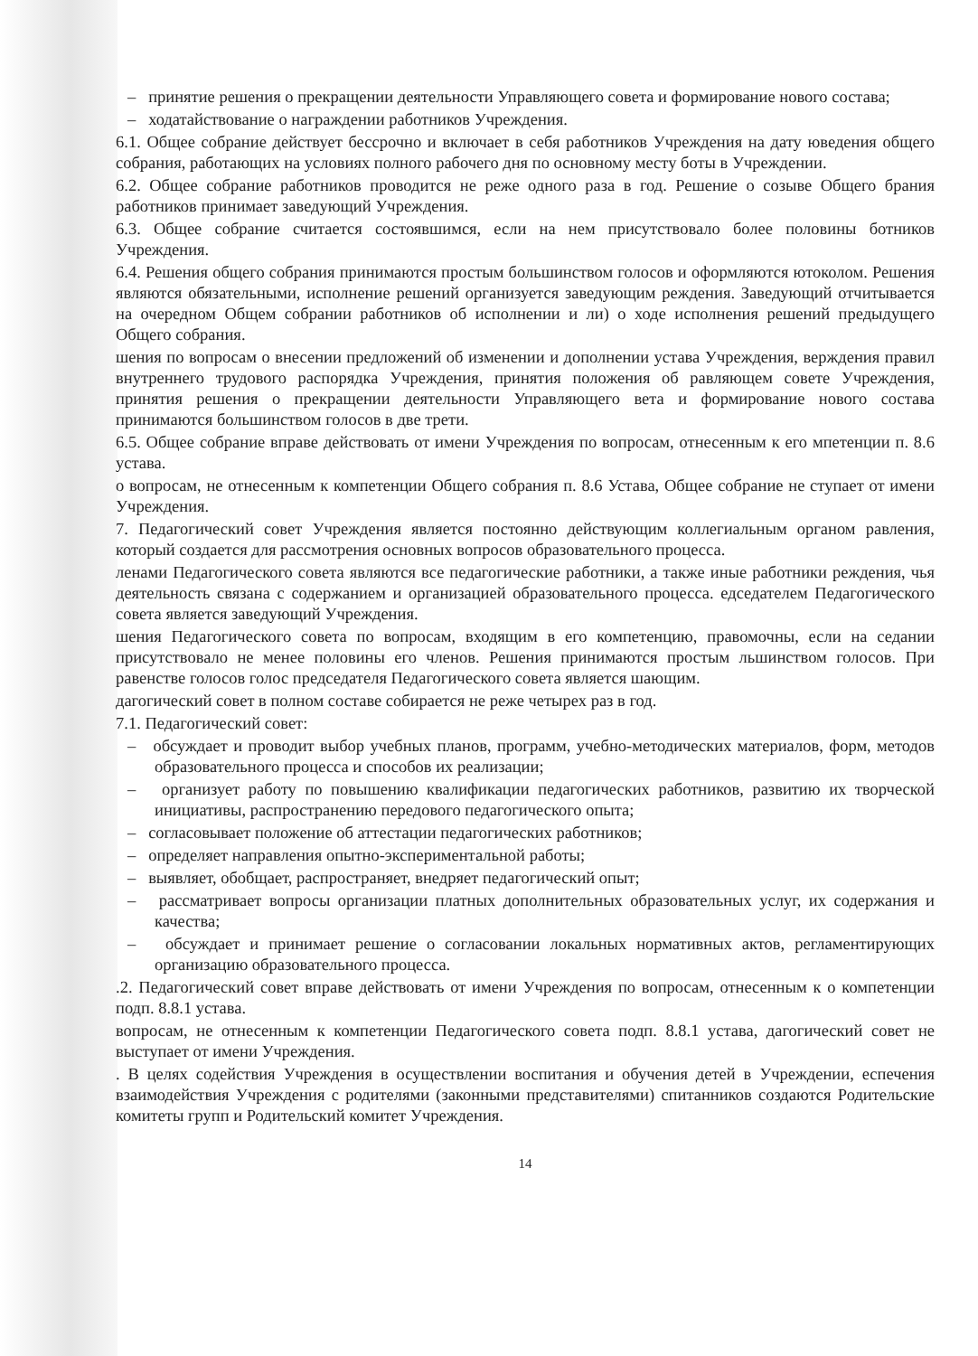– принятие решения о прекращении деятельности Управляющего совета и формирование нового состава;
– ходатайствование о награждении работников Учреждения.
6.1. Общее собрание действует бессрочно и включает в себя работников Учреждения на дату юведения общего собрания, работающих на условиях полного рабочего дня по основному месту боты в Учреждении.
6.2. Общее собрание работников проводится не реже одного раза в год. Решение о созыве Общего брания работников принимает заведующий Учреждения.
6.3. Общее собрание считается состоявшимся, если на нем присутствовало более половины ботников Учреждения.
6.4. Решения общего собрания принимаются простым большинством голосов и оформляются ютоколом. Решения являются обязательными, исполнение решений организуется заведующим реждения. Заведующий отчитывается на очередном Общем собрании работников об исполнении и ли) о ходе исполнения решений предыдущего Общего собрания.
шения по вопросам о внесении предложений об изменении и дополнении устава Учреждения, верждения правил внутреннего трудового распорядка Учреждения, принятия положения об равляющем совете Учреждения, принятия решения о прекращении деятельности Управляющего вета и формирование нового состава принимаются большинством голосов в две трети.
6.5. Общее собрание вправе действовать от имени Учреждения по вопросам, отнесенным к его мпетенции п. 8.6 устава.
о вопросам, не отнесенным к компетенции Общего собрания п. 8.6 Устава, Общее собрание не ступает от имени Учреждения.
7. Педагогический совет Учреждения является постоянно действующим коллегиальным органом равления, который создается для рассмотрения основных вопросов образовательного процесса.
ленами Педагогического совета являются все педагогические работники, а также иные работники реждения, чья деятельность связана с содержанием и организацией образовательного процесса. едседателем Педагогического совета является заведующий Учреждения.
шения Педагогического совета по вопросам, входящим в его компетенцию, правомочны, если на седании присутствовало не менее половины его членов. Решения принимаются простым льшинством голосов. При равенстве голосов голос председателя Педагогического совета является шающим.
дагогический совет в полном составе собирается не реже четырех раз в год.
7.1. Педагогический совет:
– обсуждает и проводит выбор учебных планов, программ, учебно-методических материалов, форм, методов образовательного процесса и способов их реализации;
– организует работу по повышению квалификации педагогических работников, развитию их творческой инициативы, распространению передового педагогического опыта;
– согласовывает положение об аттестации педагогических работников;
– определяет направления опытно-экспериментальной работы;
– выявляет, обобщает, распространяет, внедряет педагогический опыт;
– рассматривает вопросы организации платных дополнительных образовательных услуг, их содержания и качества;
– обсуждает и принимает решение о согласовании локальных нормативных актов, регламентирующих организацию образовательного процесса.
.2. Педагогический совет вправе действовать от имени Учреждения по вопросам, отнесенным к о компетенции подп. 8.8.1 устава.
вопросам, не отнесенным к компетенции Педагогического совета подп. 8.8.1 устава, дагогический совет не выступает от имени Учреждения.
. В целях содействия Учреждения в осуществлении воспитания и обучения детей в Учреждении, еспечения взаимодействия Учреждения с родителями (законными представителями) спитанников создаются Родительские комитеты групп и Родительский комитет Учреждения.
14